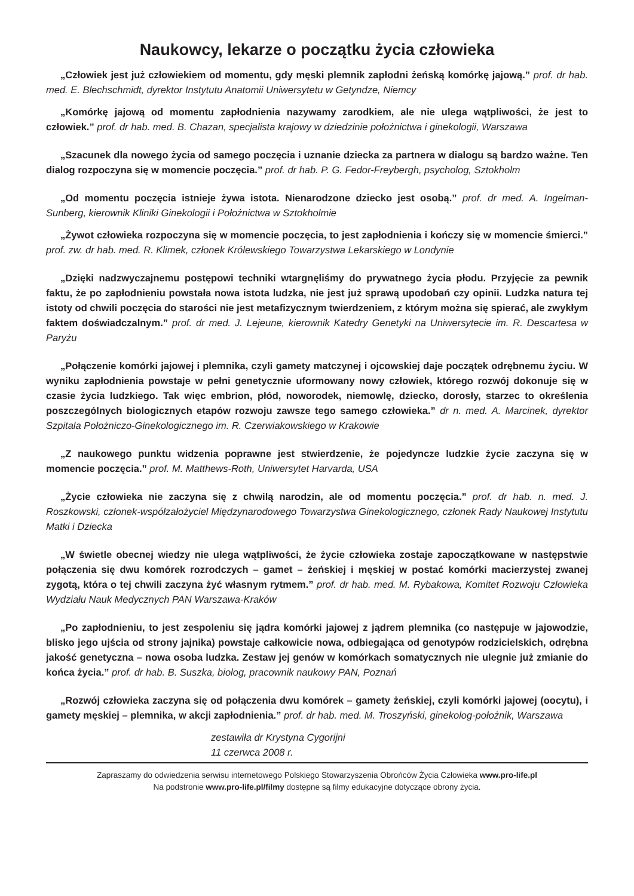Naukowcy, lekarze o początku życia człowieka
„Człowiek jest już człowiekiem od momentu, gdy męski plemnik zapłodni żeńską komórkę jajową.” prof. dr hab. med. E. Blechschmidt, dyrektor Instytutu Anatomii Uniwersytetu w Getyndze, Niemcy
„Komórkę jajową od momentu zapłodnienia nazywamy zarodkiem, ale nie ulega wątpliwości, że jest to człowiek.” prof. dr hab. med. B. Chazan, specjalista krajowy w dziedzinie położnictwa i ginekologii, Warszawa
„Szacunek dla nowego życia od samego poczęcia i uznanie dziecka za partnera w dialogu są bardzo ważne. Ten dialog rozpoczyna się w momencie poczęcia.” prof. dr hab. P. G. Fedor-Freybergh, psycholog, Sztokholm
„Od momentu poczęcia istnieje żywa istota. Nienarodzone dziecko jest osobą.” prof. dr med. A. Ingelman-Sunberg, kierownik Kliniki Ginekologii i Położnictwa w Sztokholmie
„Żywot człowieka rozpoczyna się w momencie poczęcia, to jest zapłodnienia i kończy się w momencie śmierci.” prof. zw. dr hab. med. R. Klimek, członek Królewskiego Towarzystwa Lekarskiego w Londynie
„Dzięki nadzwyczajnemu postępowi techniki wtargnęliśmy do prywatnego życia płodu. Przyjęcie za pewnik faktu, że po zapłodnieniu powstała nowa istota ludzka, nie jest już sprawą upodobań czy opinii. Ludzka natura tej istoty od chwili poczęcia do starości nie jest metafizycznym twierdzeniem, z którym można się spierać, ale zwykłym faktem doświadczalnym.” prof. dr med. J. Lejeune, kierownik Katedry Genetyki na Uniwersytecie im. R. Descartesa w Paryżu
„Połączenie komórki jajowej i plemnika, czyli gamety matczynej i ojcowskiej daje początek odrębnemu życiu. W wyniku zapłodnienia powstaje w pełni genetycznie uformowany nowy człowiek, którego rozwój dokonuje się w czasie życia ludzkiego. Tak więc embrion, płód, noworodek, niemowlę, dziecko, dorosły, starzec to określenia poszczególnych biologicznych etapów rozwoju zawsze tego samego człowieka.” dr n. med. A. Marcinek, dyrektor Szpitala Położniczo-Ginekologicznego im. R. Czerwiakowskiego w Krakowie
„Z naukowego punktu widzenia poprawne jest stwierdzenie, że pojedyncze ludzkie życie zaczyna się w momencie poczęcia.” prof. M. Matthews-Roth, Uniwersytet Harvarda, USA
„Życie człowieka nie zaczyna się z chwilą narodzin, ale od momentu poczęcia.” prof. dr hab. n. med. J. Roszkowski, członek-współzałożyciel Międzynarodowego Towarzystwa Ginekologicznego, członek Rady Naukowej Instytutu Matki i Dziecka
„W świetle obecnej wiedzy nie ulega wątpliwości, że życie człowieka zostaje zapoczątkowane w następstwie połączenia się dwu komórek rozrodczych – gamet – żeńskiej i męskiej w postać komórki macierzystej zwanej zygotą, która o tej chwili zaczyna żyć własnym rytmem.” prof. dr hab. med. M. Rybakowa, Komitet Rozwoju Człowieka Wydziału Nauk Medycznych PAN Warszawa-Kraków
„Po zapłodnieniu, to jest zespoleniu się jądra komórki jajowej z jądrem plemnika (co następuje w jajowodzie, blisko jego ujścia od strony jajnika) powstaje całkowicie nowa, odbiegająca od genotypów rodzicielskich, odrębna jakość genetyczna – nowa osoba ludzka. Zestaw jej genów w komórkach somatycznych nie ulegnie już zmianie do końca życia.” prof. dr hab. B. Suszka, biolog, pracownik naukowy PAN, Poznań
„Rozwój człowieka zaczyna się od połączenia dwu komórek – gamety żeńskiej, czyli komórki jajowej (oocytu), i gamety męskiej – plemnika, w akcji zapłodnienia.” prof. dr hab. med. M. Troszyński, ginekolog-położnik, Warszawa
zestawiła dr Krystyna Cygorijni
11 czerwca 2008 r.
Zapraszamy do odwiedzenia serwisu internetowego Polskiego Stowarzyszenia Obrońców Życia Człowieka www.pro-life.pl
Na podstronie www.pro-life.pl/filmy dostępne są filmy edukacyjne dotyczące obrony życia.